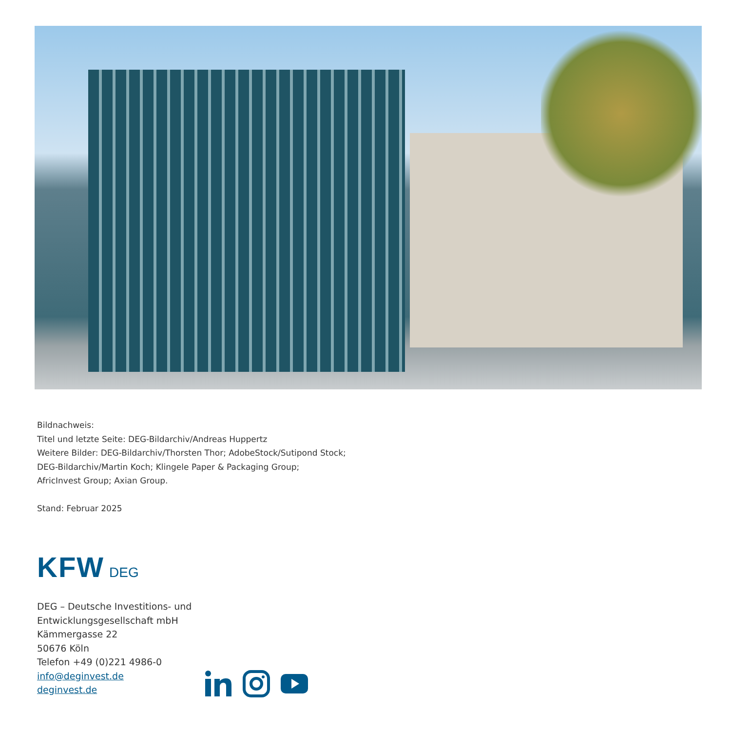Bildnachweis:
Titel und letzte Seite: DEG-Bildarchiv/Andreas Huppertz
Weitere Bilder: DEG-Bildarchiv/Thorsten Thor; AdobeStock/Sutipond Stock;
DEG-Bildarchiv/Martin Koch; Klingele Paper & Packaging Group;
AfricInvest Group; Axian Group.
Stand: Februar 2025
KFW DEG
DEG – Deutsche Investitions- und
Entwicklungsgesellschaft mbH
Kämmergasse 22
50676 Köln
Telefon +49 (0)221 4986-0
info@deginvest.de
deginvest.de